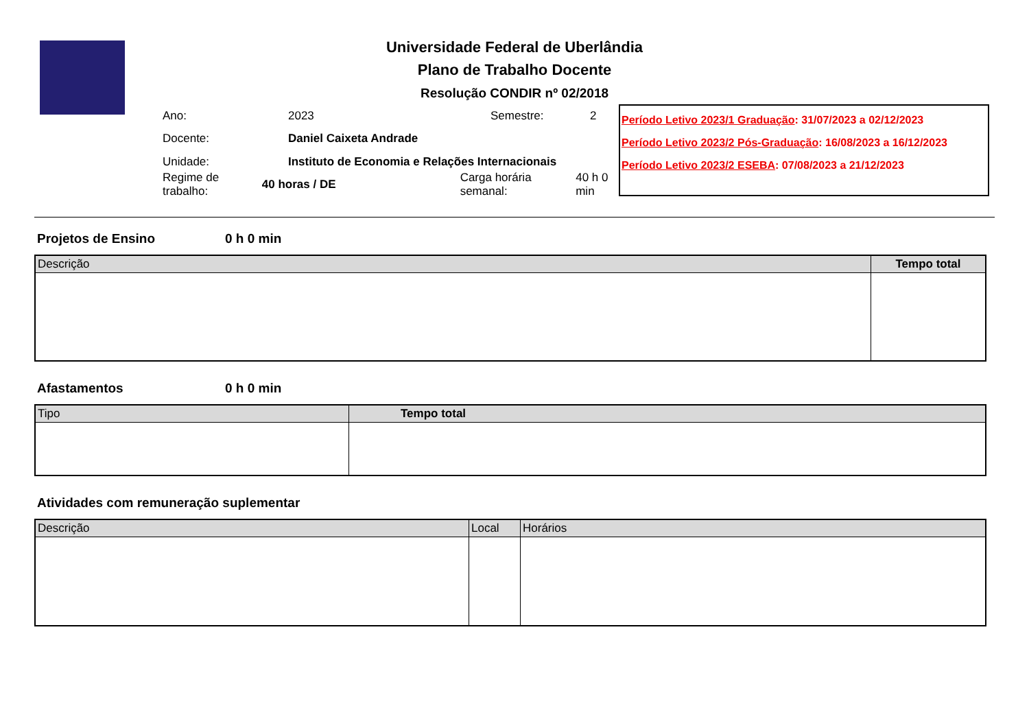Universidade Federal de Uberlândia
Plano de Trabalho Docente
Resolução CONDIR nº 02/2018
Ano: 2023 Semestre: 2
Docente: Daniel Caixeta Andrade
Unidade: Instituto de Economia e Relações Internacionais
Regime de trabalho: 40 horas / DE Carga horária semanal: 40 h 0 min
Período Letivo 2023/1 Graduação: 31/07/2023 a 02/12/2023
Período Letivo 2023/2 Pós-Graduação: 16/08/2023 a 16/12/2023
Período Letivo 2023/2 ESEBA: 07/08/2023 a 21/12/2023
Projetos de Ensino 0 h 0 min
| Descrição | Tempo total |
| --- | --- |
Afastamentos 0 h 0 min
| Tipo | Tempo total |
| --- | --- |
Atividades com remuneração suplementar
| Descrição | Local | Horários |
| --- | --- | --- |